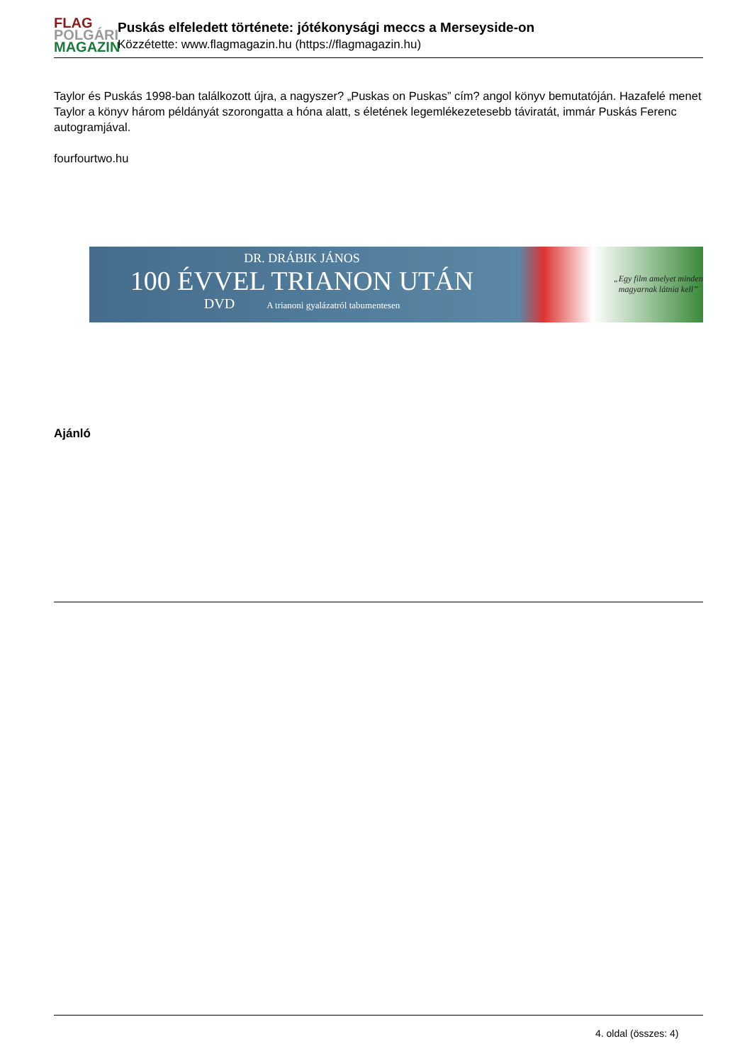FLAG
POLGÁRI
MAGAZIN
Puskás elfeledett története: jótékonysági meccs a Merseyside-on
Közzétette: www.flagmagazin.hu (https://flagmagazin.hu)
Taylor és Puskás 1998-ban találkozott újra, a nagyszer? „Puskas on Puskas” cím? angol könyv bemutatóján. Hazafelé menet Taylor a könyv három példányát szorongatta a hóna alatt, s életének legemlékezetesebb táviratát, immár Puskás Ferenc autogramjával.
fourfourtwo.hu
DR. DRÁBIK JÁNOS
100 ÉVVEL TRIANON UTÁN
DVD A trianoni gyalázatról tabumentesen
„Egy film amelyet minden
magyarnak látnia kell”
Ajánló
4. oldal (összes: 4)